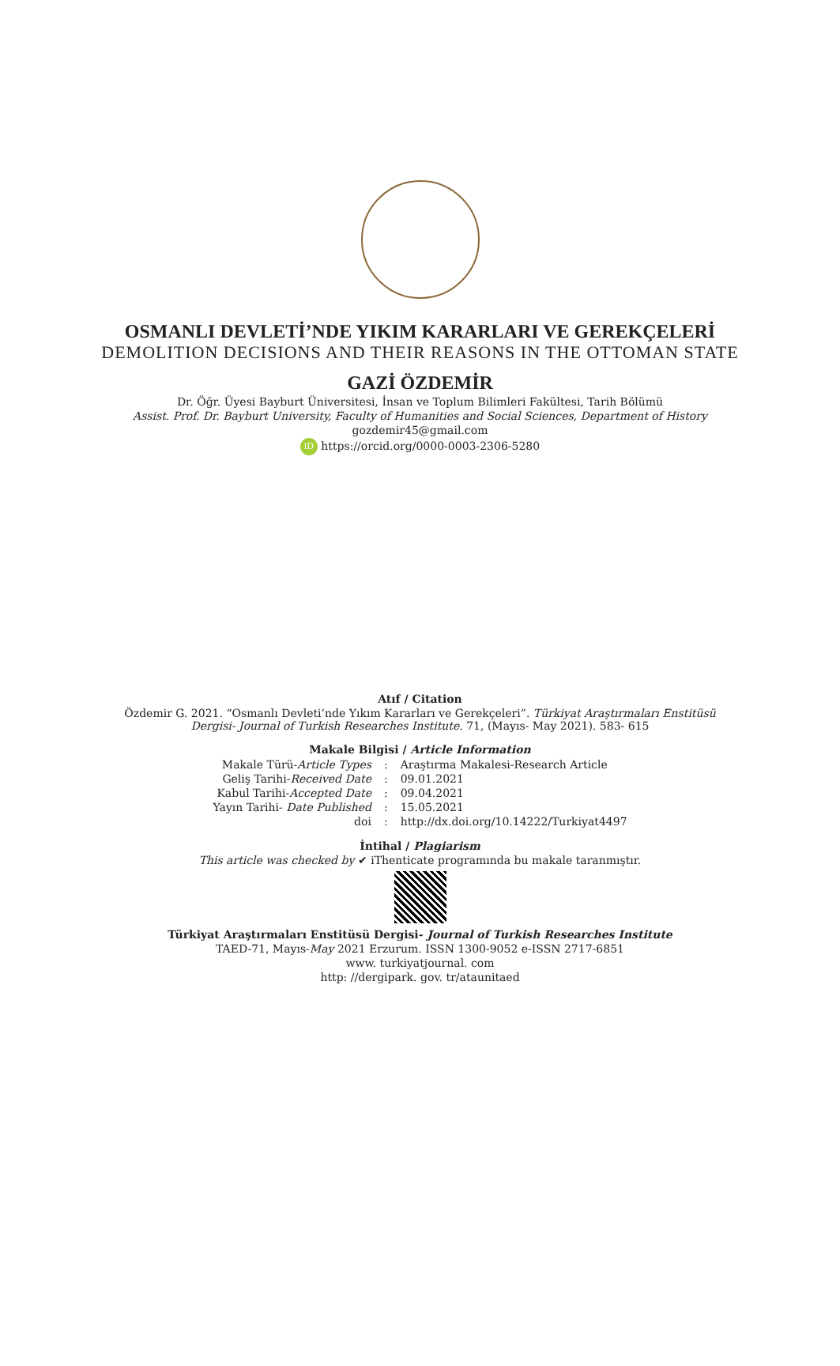OSMANLI DEVLETİ’NDE YIKIM KARARLARI VE GEREKÇELERİ
DEMOLITION DECISIONS AND THEIR REASONS IN THE OTTOMAN STATE
GAZİ ÖZDEMİR
Dr. Öğr. Üyesi Bayburt Üniversitesi, İnsan ve Toplum Bilimleri Fakültesi, Tarih Bölümü
Assist. Prof. Dr. Bayburt University, Faculty of Humanities and Social Sciences, Department of History
gozdemir45@gmail.com
iD https://orcid.org/0000-0003-2306-5280
Atıf / Citation
Özdemir G. 2021. “Osmanlı Devleti’nde Yıkım Kararları ve Gerekçeleri”. Türkiyat Araştırmaları Enstitüsü
Dergisi- Journal of Turkish Researches Institute. 71, (Mayıs- May 2021). 583- 615
Makale Bilgisi / Article Information
| Makale Türü- Article Types | : | Araştırma Makalesi-Research Article |
| Geliş Tarihi- Received Date | : | 09.01.2021 |
| Kabul Tarihi- Accepted Date | : | 09.04.2021 |
| Yayın Tarihi- Date Published | : | 15.05.2021 |
| doi | : | http://dx.doi.org/10.14222/Turkiyat4497 |
İntihal / Plagiarism
This article was checked by ✔ iThenticate programında bu makale taranmıştır.
Türkiyat Araştırmaları Enstitüsü Dergisi- Journal of Turkish Researches Institute
TAED-71, Mayıs-May 2021 Erzurum. ISSN 1300-9052 e-ISSN 2717-6851
www. turkiyatjournal. com
http: //dergipark. gov. tr/ataunitaed